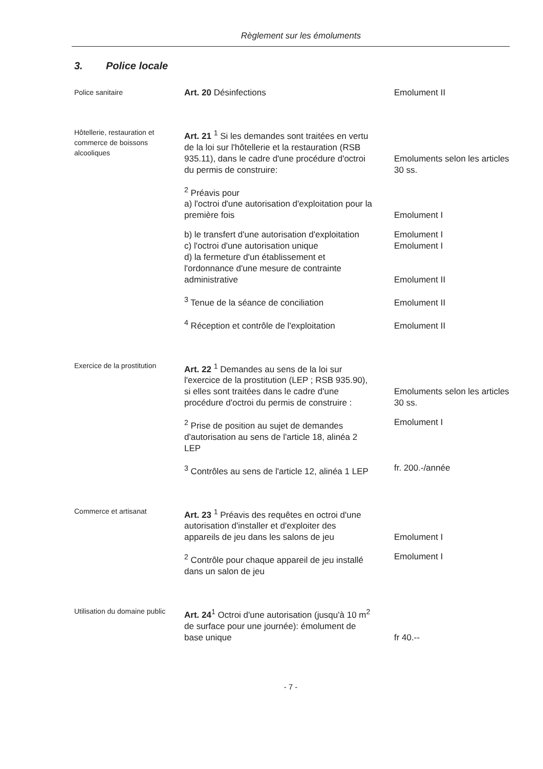Règlement sur les émoluments
3. Police locale
Police sanitaire
Art. 20 Désinfections Emolument II
Hôtellerie, restauration et commerce de boissons alcooliques
Art. 21 <sup>1</sup> Si les demandes sont traitées en vertu de la loi sur l'hôtellerie et la restauration (RSB 935.11), dans le cadre d'une procédure d'octroi du permis de construire:
Emoluments selon les articles 30 ss.
<sup>2</sup> Préavis pour
a) l'octroi d'une autorisation d'exploitation pour la première fois
Emolument I
b) le transfert d'une autorisation d'exploitation
Emolument I
c) l'octroi d'une autorisation unique
Emolument I
d) la fermeture d'un établissement et l'ordonnance d'une mesure de contrainte administrative
Emolument II
<sup>3</sup> Tenue de la séance de conciliation Emolument II
<sup>4</sup> Réception et contrôle de l'exploitation
Emolument II
Exercice de la prostitution
Art. 22 <sup>1</sup> Demandes au sens de la loi sur l'exercice de la prostitution (LEP ; RSB 935.90), si elles sont traitées dans le cadre d'une procédure d'octroi du permis de construire :
Emoluments selon les articles 30 ss.
<sup>2</sup> Prise de position au sujet de demandes d'autorisation au sens de l'article 18, alinéa 2 LEP
Emolument I
<sup>3</sup> Contrôles au sens de l'article 12, alinéa 1 LEP
fr. 200.-/année
Commerce et artisanat
Art. 23 <sup>1</sup> Préavis des requêtes en octroi d'une autorisation d'installer et d'exploiter des appareils de jeu dans les salons de jeu
Emolument I
<sup>2</sup> Contrôle pour chaque appareil de jeu installé dans un salon de jeu
Emolument I
Utilisation du domaine public
Art. 24<sup>1</sup> Octroi d'une autorisation (jusqu'à 10 m<sup>2</sup> de surface pour une journée): émolument de base unique
fr 40.--
- 7 -